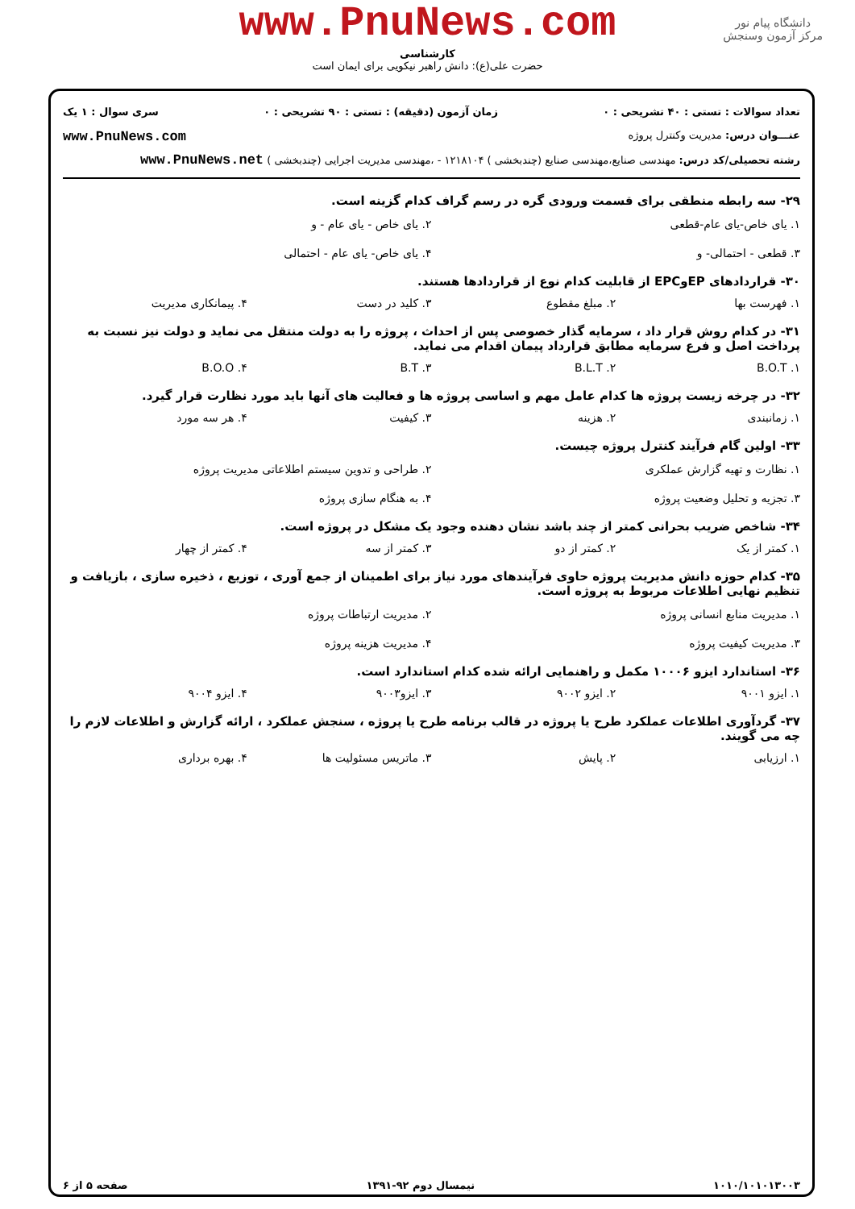دانشگاه پیام نور
مرکز آزمون وسنجش
www.PnuNews.com
کارشناسی
حضرت علی(ع): دانش راهبر نیکویی برای ایمان است
تعداد سوالات : تستی : ۴۰ تشریحی : ۰ زمان آزمون (دقیقه) : تستی : ۹۰ تشریحی : ۰ سری سوال : ۱ یک
عنـــوان درس: مدیریت وکنترل پروژه www.PnuNews.com
رشته تحصیلی/کد درس: مهندسی صنایع،مهندسی صنایع (چندبخشی ) ۱۲۱۸۱۰۴ - ،مهندسی مدیریت اجرایی (چندبخشی ) www.PnuNews.net
۲۹- سه رابطه منطقی برای قسمت ورودی گره در رسم گراف کدام گزینه است.
۱. یای خاص-یای عام-قطعی ۲. یای خاص - یای عام - و ۳. قطعی - احتمالی- و ۴. یای خاص- یای عام - احتمالی
۳۰- قراردادهای EPوEPC از قابلیت کدام نوع از قراردادها هستند.
۱. فهرست بها ۲. مبلغ مقطوع ۳. کلید در دست ۴. پیمانکاری مدیریت
۳۱- در کدام روش قرار داد ، سرمایه گذار خصوصی پس از احداث ، پروژه را به دولت منتقل می نماید و دولت نیز نسبت به پرداخت اصل و فرع سرمایه مطابق قرارداد پیمان اقدام می نماید.
۱. B.O.T ۲. B.L.T ۳. B.T ۴. B.O.O
۳۲- در چرخه زیست پروژه ها کدام عامل مهم و اساسی پروژه ها و فعالیت های آنها باید مورد نظارت قرار گیرد.
۱. زمانبندی ۲. هزینه ۳. کیفیت ۴. هر سه مورد
۳۳- اولین گام فرآیند کنترل پروژه چیست.
۱. نظارت و تهیه گزارش عملکری ۲. طراحی و تدوین سیستم اطلاعاتی مدیریت پروژه ۳. تجزیه و تحلیل وضعیت پروژه ۴. به هنگام سازی پروژه
۳۴- شاخص ضریب بحرانی کمتر از چند باشد نشان دهنده وجود یک مشکل در پروژه است.
۱. کمتر از یک ۲. کمتر از دو ۳. کمتر از سه ۴. کمتر از چهار
۳۵- کدام حوزه دانش مدیریت پروژه حاوی فرآیندهای مورد نیاز برای اطمینان از جمع آوری ، توزیع ، ذخیره سازی ، بازیافت و تنظیم نهایی اطلاعات مربوط به پروژه است.
۱. مدیریت منابع انسانی پروژه ۲. مدیریت ارتباطات پروژه ۳. مدیریت کیفیت پروژه ۴. مدیریت هزینه پروژه
۳۶- استاندارد ایزو ۱۰۰۰۶ مکمل و راهنمایی ارائه شده کدام استاندارد است.
۱. ایزو ۹۰۰۱ ۲. ایزو ۹۰۰۲ ۳. ایزو۹۰۰۳ ۴. ایزو ۹۰۰۴
۳۷- گردآوری اطلاعات عملکرد طرح یا پروژه در قالب برنامه طرح یا پروژه ، سنجش عملکرد ، ارائه گزارش و اطلاعات لازم را چه می گویند.
۱. ارزیابی ۲. پایش ۳. ماتریس مسئولیت ها ۴. بهره برداری
۱۰۱۰/۱۰۱۰۱۳۰۰۳ نیمسال دوم ۹۲-۱۳۹۱ صفحه ۵ از ۶